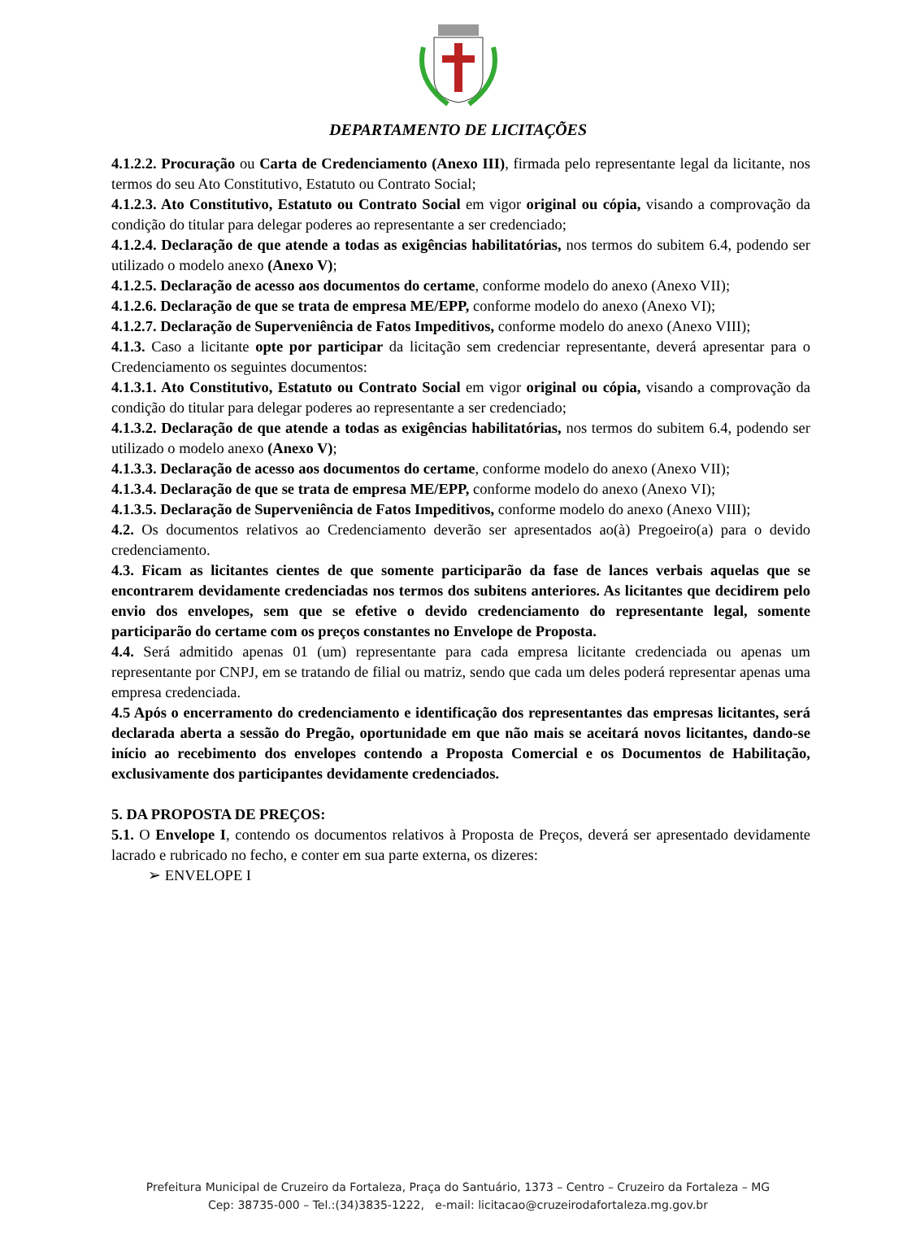DEPARTAMENTO DE LICITAÇÕES
4.1.2.2. Procuração ou Carta de Credenciamento (Anexo III), firmada pelo representante legal da licitante, nos termos do seu Ato Constitutivo, Estatuto ou Contrato Social;
4.1.2.3. Ato Constitutivo, Estatuto ou Contrato Social em vigor original ou cópia, visando a comprovação da condição do titular para delegar poderes ao representante a ser credenciado;
4.1.2.4. Declaração de que atende a todas as exigências habilitatórias, nos termos do subitem 6.4, podendo ser utilizado o modelo anexo (Anexo V);
4.1.2.5. Declaração de acesso aos documentos do certame, conforme modelo do anexo (Anexo VII);
4.1.2.6. Declaração de que se trata de empresa ME/EPP, conforme modelo do anexo (Anexo VI);
4.1.2.7. Declaração de Superveniência de Fatos Impeditivos, conforme modelo do anexo (Anexo VIII);
4.1.3. Caso a licitante opte por participar da licitação sem credenciar representante, deverá apresentar para o Credenciamento os seguintes documentos:
4.1.3.1. Ato Constitutivo, Estatuto ou Contrato Social em vigor original ou cópia, visando a comprovação da condição do titular para delegar poderes ao representante a ser credenciado;
4.1.3.2. Declaração de que atende a todas as exigências habilitatórias, nos termos do subitem 6.4, podendo ser utilizado o modelo anexo (Anexo V);
4.1.3.3. Declaração de acesso aos documentos do certame, conforme modelo do anexo (Anexo VII);
4.1.3.4. Declaração de que se trata de empresa ME/EPP, conforme modelo do anexo (Anexo VI);
4.1.3.5. Declaração de Superveniência de Fatos Impeditivos, conforme modelo do anexo (Anexo VIII);
4.2. Os documentos relativos ao Credenciamento deverão ser apresentados ao(à) Pregoeiro(a) para o devido credenciamento.
4.3. Ficam as licitantes cientes de que somente participarão da fase de lances verbais aquelas que se encontrarem devidamente credenciadas nos termos dos subitens anteriores. As licitantes que decidirem pelo envio dos envelopes, sem que se efetive o devido credenciamento do representante legal, somente participarão do certame com os preços constantes no Envelope de Proposta.
4.4. Será admitido apenas 01 (um) representante para cada empresa licitante credenciada ou apenas um representante por CNPJ, em se tratando de filial ou matriz, sendo que cada um deles poderá representar apenas uma empresa credenciada.
4.5 Após o encerramento do credenciamento e identificação dos representantes das empresas licitantes, será declarada aberta a sessão do Pregão, oportunidade em que não mais se aceitará novos licitantes, dando-se início ao recebimento dos envelopes contendo a Proposta Comercial e os Documentos de Habilitação, exclusivamente dos participantes devidamente credenciados.
5. DA PROPOSTA DE PREÇOS:
5.1. O Envelope I, contendo os documentos relativos à Proposta de Preços, deverá ser apresentado devidamente lacrado e rubricado no fecho, e conter em sua parte externa, os dizeres:
➢ ENVELOPE I
Prefeitura Municipal de Cruzeiro da Fortaleza, Praça do Santuário, 1373 – Centro – Cruzeiro da Fortaleza – MG
Cep: 38735-000 – Tel.:(34)3835-1222, e-mail: licitacao@cruzeirodafortaleza.mg.gov.br